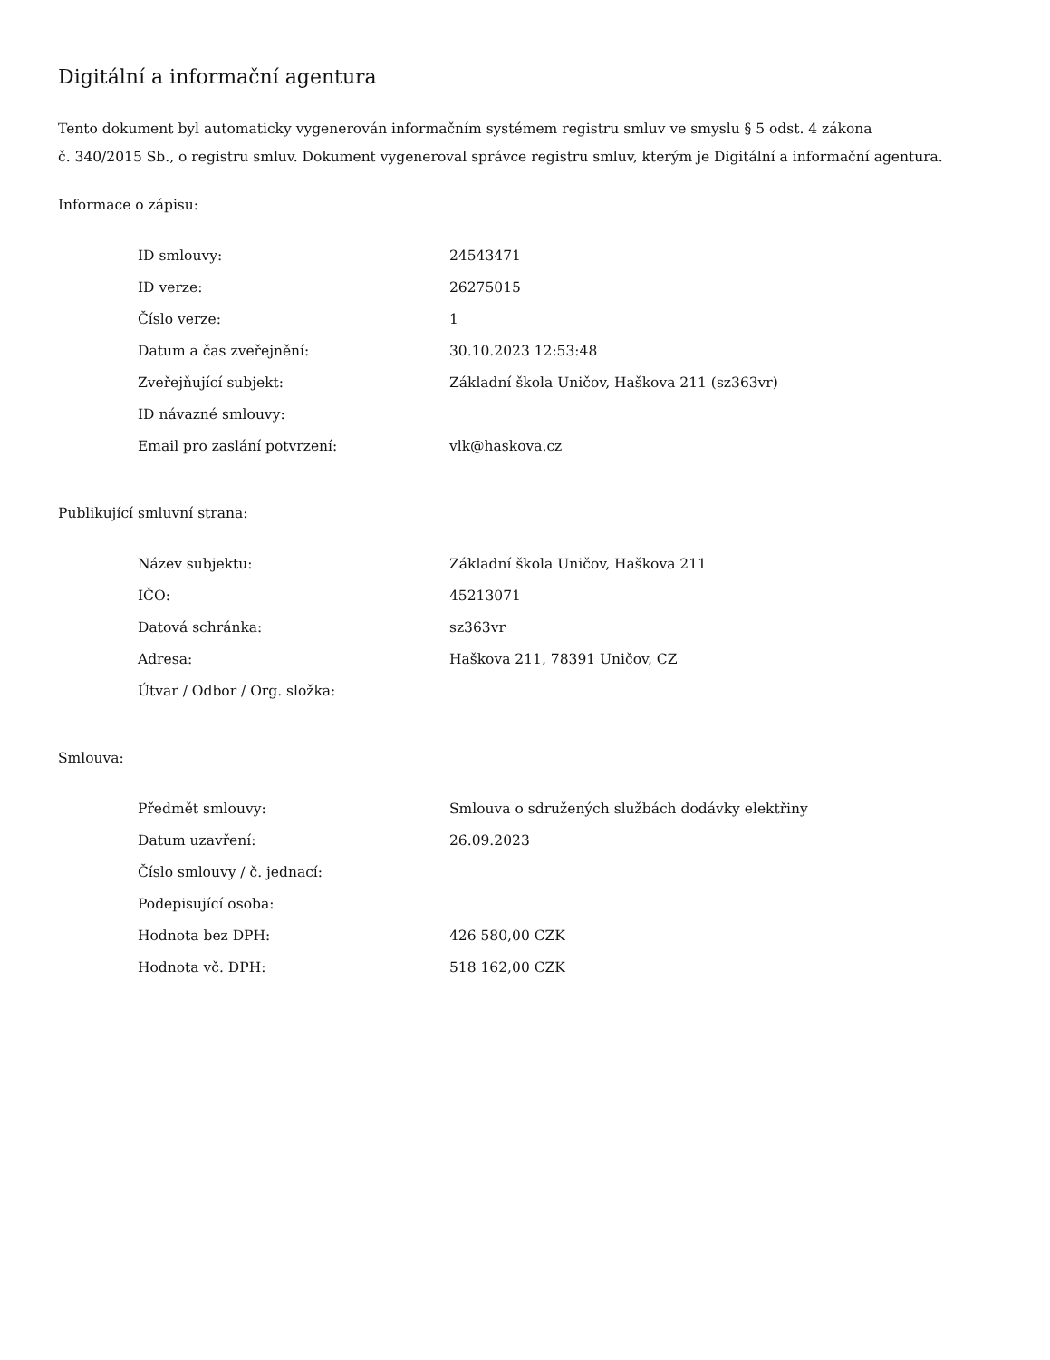Digitální a informační agentura
Tento dokument byl automaticky vygenerován informačním systémem registru smluv ve smyslu § 5 odst. 4 zákona
č. 340/2015 Sb., o registru smluv. Dokument vygeneroval správce registru smluv, kterým je Digitální a informační agentura.
Informace o zápisu:
| ID smlouvy: | 24543471 |
| ID verze: | 26275015 |
| Číslo verze: | 1 |
| Datum a čas zveřejnění: | 30.10.2023 12:53:48 |
| Zveřejňující subjekt: | Základní škola Uničov, Haškova 211 (sz363vr) |
| ID návazné smlouvy: | |
| Email pro zaslání potvrzení: | vlk@haskova.cz |
Publikující smluvní strana:
| Název subjektu: | Základní škola Uničov, Haškova 211 |
| IČO: | 45213071 |
| Datová schránka: | sz363vr |
| Adresa: | Haškova 211, 78391 Uničov, CZ |
| Útvar / Odbor / Org. složka: | |
Smlouva:
| Předmět smlouvy: | Smlouva o sdružených službách dodávky elektřiny |
| Datum uzavření: | 26.09.2023 |
| Číslo smlouvy / č. jednací: | |
| Podepisující osoba: | |
| Hodnota bez DPH: | 426 580,00 CZK |
| Hodnota vč. DPH: | 518 162,00 CZK |